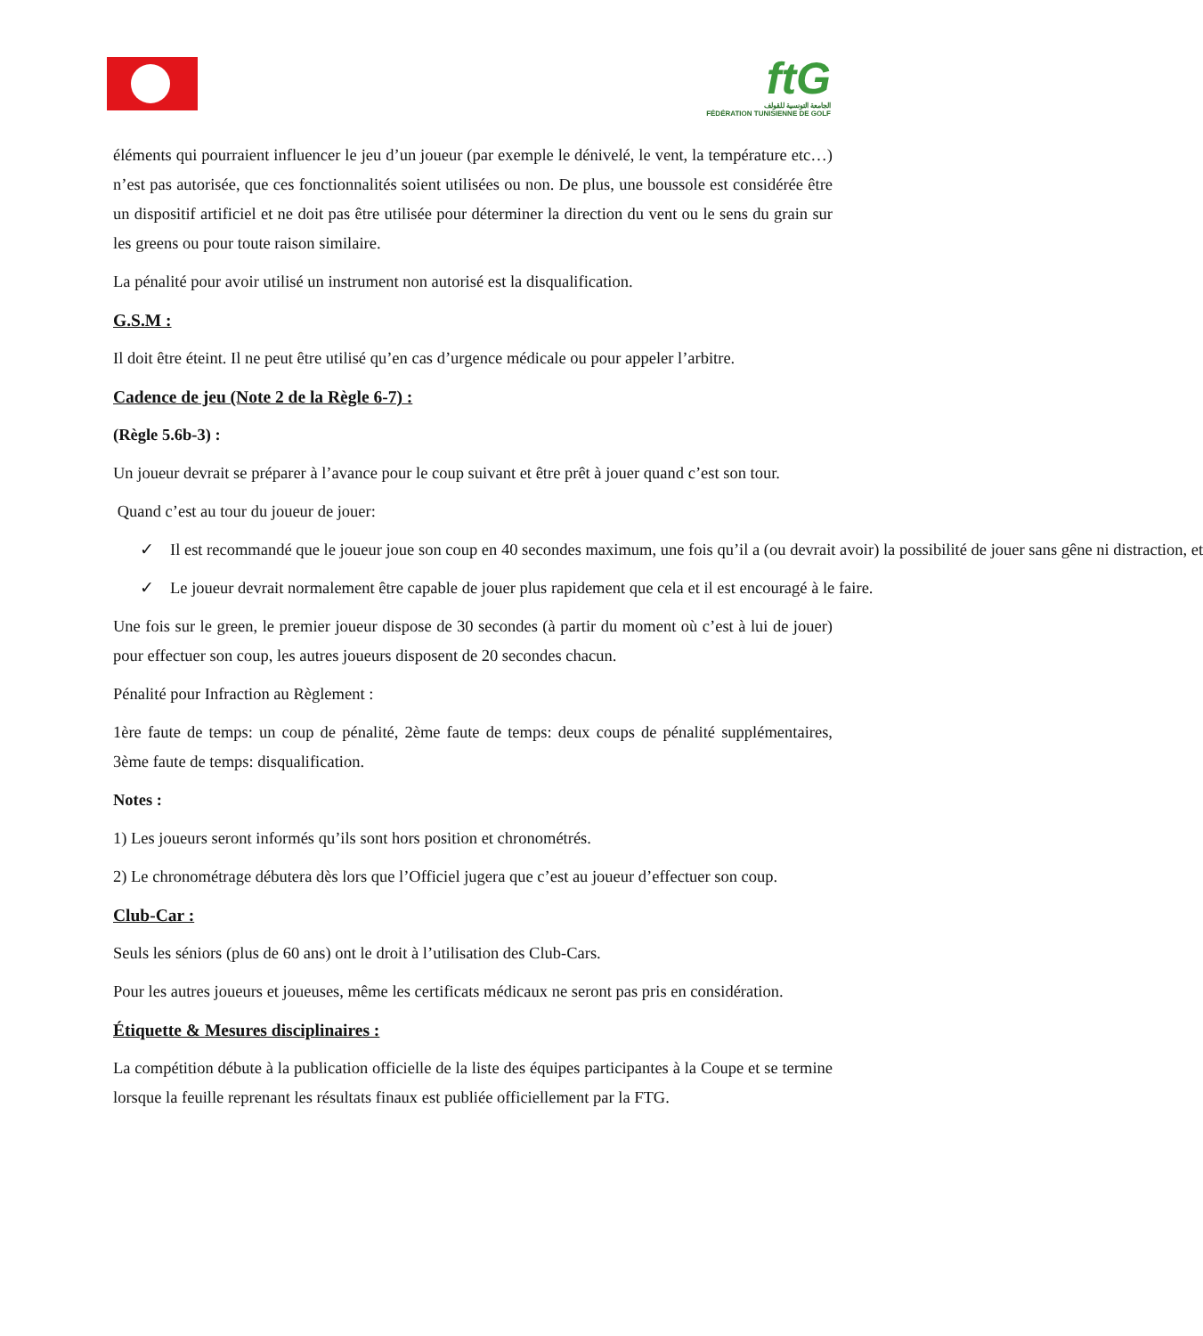ftG
الجامعة التونسية للقولف
FÉDÉRATION TUNISIENNE DE GOLF
éléments qui pourraient influencer le jeu d’un joueur (par exemple le dénivelé, le vent, la température etc…) n’est pas autorisée, que ces fonctionnalités soient utilisées ou non. De plus, une boussole est considérée être un dispositif artificiel et ne doit pas être utilisée pour déterminer la direction du vent ou le sens du grain sur les greens ou pour toute raison similaire.
La pénalité pour avoir utilisé un instrument non autorisé est la disqualification.
G.S.M :
Il doit être éteint. Il ne peut être utilisé qu’en cas d’urgence médicale ou pour appeler l’arbitre.
Cadence de jeu (Note 2 de la Règle 6-7) :
(Règle 5.6b-3) :
Un joueur devrait se préparer à l’avance pour le coup suivant et être prêt à jouer quand c’est son tour.
Quand c’est au tour du joueur de jouer:
✓ Il est recommandé que le joueur joue son coup en 40 secondes maximum, une fois qu’il a (ou devrait avoir) la possibilité de jouer sans gêne ni distraction, et
✓ Le joueur devrait normalement être capable de jouer plus rapidement que cela et il est encouragé à le faire.
Une fois sur le green, le premier joueur dispose de 30 secondes (à partir du moment où c’est à lui de jouer) pour effectuer son coup, les autres joueurs disposent de 20 secondes chacun.
Pénalité pour Infraction au Règlement :
1ère faute de temps: un coup de pénalité, 2ème faute de temps: deux coups de pénalité supplémentaires, 3ème faute de temps: disqualification.
Notes :
1) Les joueurs seront informés qu’ils sont hors position et chronométrés.
2) Le chronométrage débutera dès lors que l’Officiel jugera que c’est au joueur d’effectuer son coup.
Club-Car :
Seuls les séniors (plus de 60 ans) ont le droit à l’utilisation des Club-Cars.
Pour les autres joueurs et joueuses, même les certificats médicaux ne seront pas pris en considération.
Étiquette & Mesures disciplinaires :
La compétition débute à la publication officielle de la liste des équipes participantes à la Coupe et se termine lorsque la feuille reprenant les résultats finaux est publiée officiellement par la FTG.